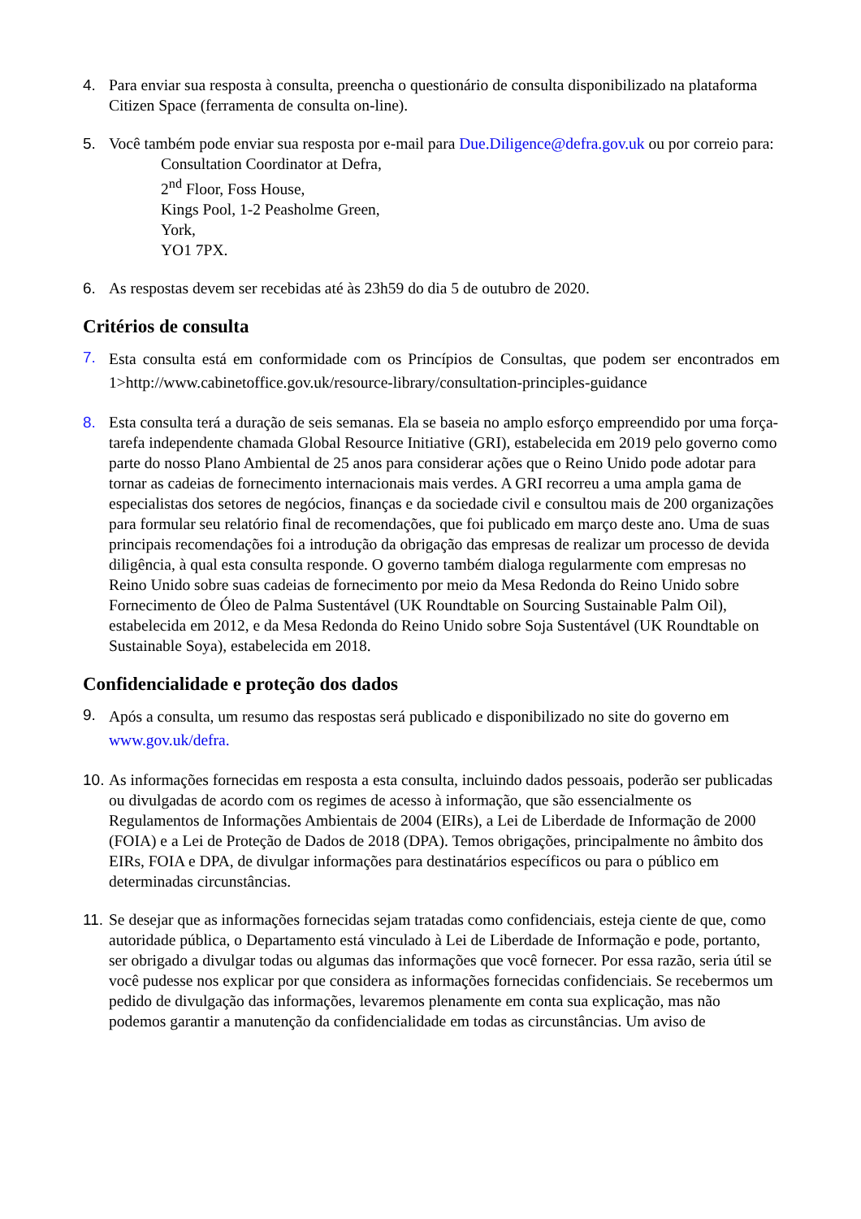4. Para enviar sua resposta à consulta, preencha o questionário de consulta disponibilizado na plataforma Citizen Space (ferramenta de consulta on-line).
5. Você também pode enviar sua resposta por e-mail para Due.Diligence@defra.gov.uk ou por correio para:
Consultation Coordinator at Defra,
2<sup>nd</sup> Floor, Foss House,
Kings Pool, 1-2 Peasholme Green,
York,
YO1 7PX.
6. As respostas devem ser recebidas até às 23h59 do dia 5 de outubro de 2020.
Critérios de consulta
7.
Esta consulta está em conformidade com os Princípios de Consultas, que podem ser encontrados em 1>http://www.cabinetoffice.gov.uk/resource-library/consultation-principles-guidance
8. Esta consulta terá a duração de seis semanas. Ela se baseia no amplo esforço empreendido por uma força-tarefa independente chamada Global Resource Initiative (GRI), estabelecida em 2019 pelo governo como parte do nosso Plano Ambiental de 25 anos para considerar ações que o Reino Unido pode adotar para tornar as cadeias de fornecimento internacionais mais verdes. A GRI recorreu a uma ampla gama de especialistas dos setores de negócios, finanças e da sociedade civil e consultou mais de 200 organizações para formular seu relatório final de recomendações, que foi publicado em março deste ano. Uma de suas principais recomendações foi a introdução da obrigação das empresas de realizar um processo de devida diligência, à qual esta consulta responde. O governo também dialoga regularmente com empresas no Reino Unido sobre suas cadeias de fornecimento por meio da Mesa Redonda do Reino Unido sobre Fornecimento de Óleo de Palma Sustentável (UK Roundtable on Sourcing Sustainable Palm Oil), estabelecida em 2012, e da Mesa Redonda do Reino Unido sobre Soja Sustentável (UK Roundtable on Sustainable Soya), estabelecida em 2018.
Confidencialidade e proteção dos dados
9.
Após a consulta, um resumo das respostas será publicado e disponibilizado no site do governo em www.gov.uk/defra.
10.
As informações fornecidas em resposta a esta consulta, incluindo dados pessoais, poderão ser publicadas ou divulgadas de acordo com os regimes de acesso à informação, que são essencialmente os Regulamentos de Informações Ambientais de 2004 (EIRs), a Lei de Liberdade de Informação de 2000 (FOIA) e a Lei de Proteção de Dados de 2018 (DPA). Temos obrigações, principalmente no âmbito dos EIRs, FOIA e DPA, de divulgar informações para destinatários específicos ou para o público em determinadas circunstâncias.
11.
Se desejar que as informações fornecidas sejam tratadas como confidenciais, esteja ciente de que, como autoridade pública, o Departamento está vinculado à Lei de Liberdade de Informação e pode, portanto, ser obrigado a divulgar todas ou algumas das informações que você fornecer. Por essa razão, seria útil se você pudesse nos explicar por que considera as informações fornecidas confidenciais. Se recebermos um pedido de divulgação das informações, levaremos plenamente em conta sua explicação, mas não podemos garantir a manutenção da confidencialidade em todas as circunstâncias. Um aviso de